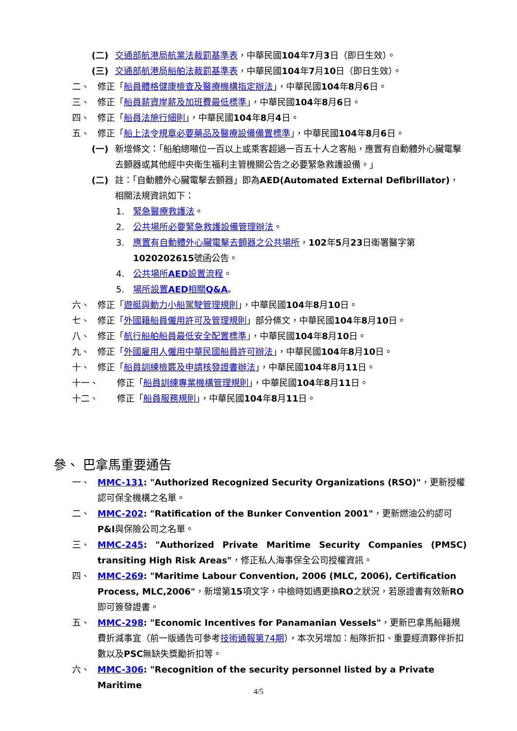(二) 交通部航港局航業法裁罰基準表，中華民國104年7月3日（即日生效）。
(三) 交通部航港局船舶法裁罰基準表，中華民國104年7月10日（即日生效）。
二、 修正「船員體格健康檢查及醫療機構指定辦法」，中華民國104年8月6日。
三、 修正「船員薪資岸薪及加班費最低標準」，中華民國104年8月6日。
四、 修正「船員法施行細則」，中華民國104年8月4日。
五、 修正「船上法令規章必要藥品及醫療設備備置標準」，中華民國104年8月6日。
(一) 新增條文：「船舶總噸位一百以上或乘客超過一百五十人之客船，應置有自動體外心臟電擊去顫器或其他經中央衛生福利主管機關公告之必要緊急救護設備。」
(二) 註：「自動體外心臟電擊去顫器」即為AED(Automated External Defibrillator)，相關法規資訊如下：
1. 緊急醫療救護法。
2. 公共場所必要緊急救護設備管理辦法。
3. 應置有自動體外心臟電擊去顫器之公共場所，102年5月23日衛署醫字第1020202615號函公告。
4. 公共場所AED設置流程。
5. 場所設置AED相關Q&A。
六、 修正「遊艇與動力小船駕駛管理規則」，中華民國104年8月10日。
七、 修正「外國籍船員僱用許可及管理規則」部分條文，中華民國104年8月10日。
八、 修正「航行船舶船員最低安全配置標準」，中華民國104年8月10日。
九、 修正「外國雇用人僱用中華民國船員許可辦法」，中華民國104年8月10日。
十、 修正「船員訓練檢覈及申請核發證書辦法」，中華民國104年8月11日。
十一、 修正「船員訓練專業機構管理規則」，中華民國104年8月11日。
十二、 修正「船員服務規則」，中華民國104年8月11日。
參、 巴拿馬重要通告
一、 MMC-131: "Authorized Recognized Security Organizations (RSO)"，更新授權認可保全機構之名單。
二、 MMC-202: "Ratification of the Bunker Convention 2001"，更新燃油公約認可P&I與保險公司之名單。
三、 MMC-245: "Authorized Private Maritime Security Companies (PMSC) transiting High Risk Areas"，修正私人海事保全公司授權資訊。
四、 MMC-269: "Maritime Labour Convention, 2006 (MLC, 2006), Certification Process, MLC,2006"，新增第15項文字，中檢時如遇更換RO之狀況，若原證書有效新RO即可簽發證書。
五、 MMC-298: "Economic Incentives for Panamanian Vessels"，更新巴拿馬船籍規費折減事宜（前一版通告可參考技術通報第74期），本次另增加：船隊折扣、重要經濟夥伴折扣數以及PSC無缺失獎勵折扣等。
六、 MMC-306: "Recognition of the security personnel listed by a Private Maritime
4/5